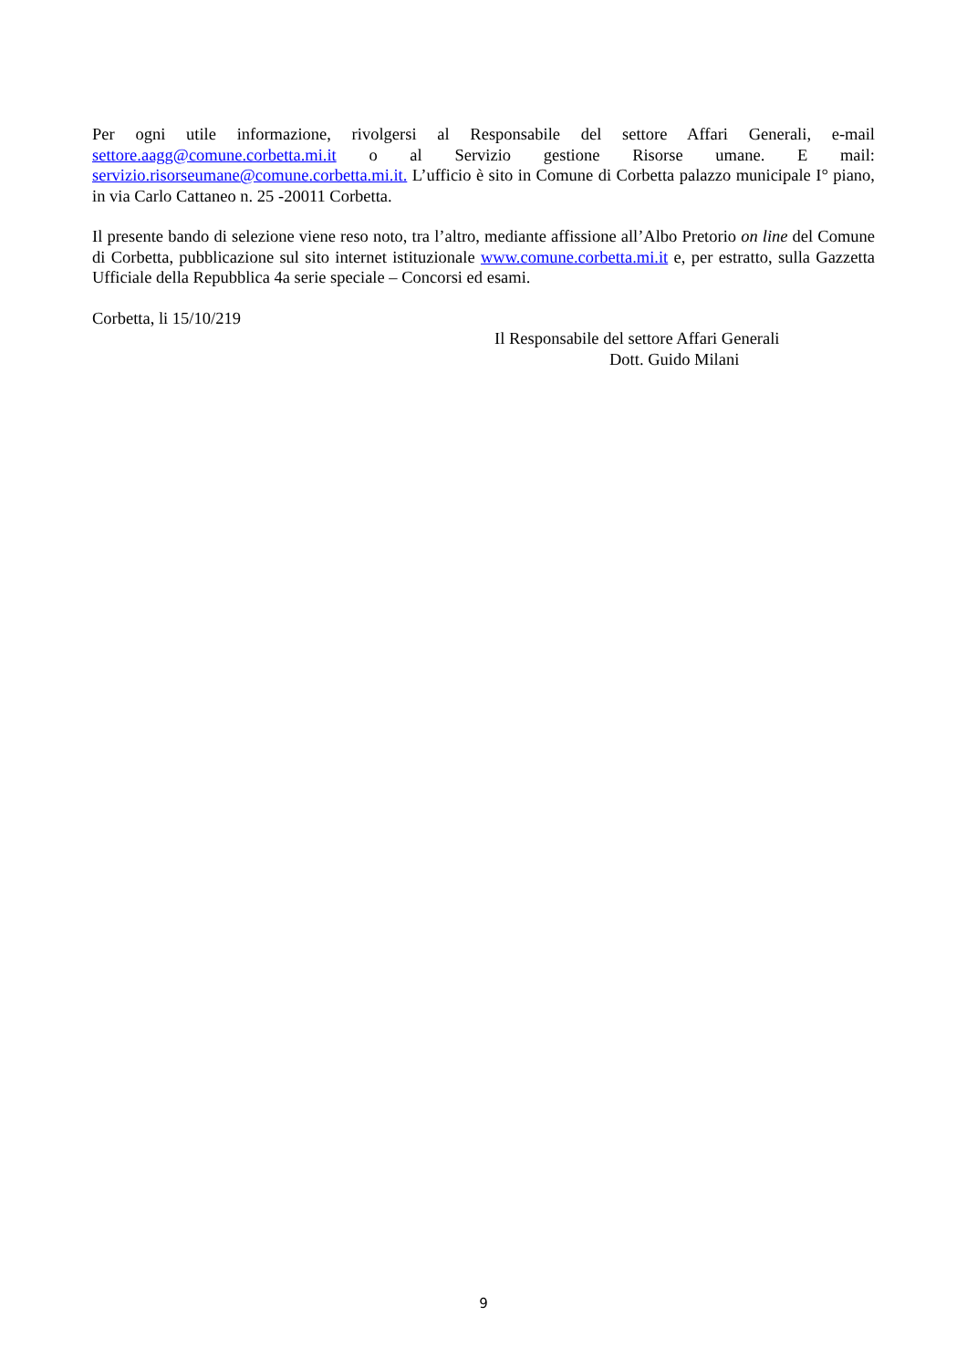Per ogni utile informazione, rivolgersi al Responsabile del settore Affari Generali, e-mail settore.aagg@comune.corbetta.mi.it o al Servizio gestione Risorse umane. E mail: servizio.risorseumane@comune.corbetta.mi.it. L’ufficio è sito in Comune di Corbetta palazzo municipale I° piano, in via Carlo Cattaneo n. 25 -20011 Corbetta.
Il presente bando di selezione viene reso noto, tra l’altro, mediante affissione all’Albo Pretorio on line del Comune di Corbetta, pubblicazione sul sito internet istituzionale www.comune.corbetta.mi.it e, per estratto, sulla Gazzetta Ufficiale della Repubblica 4a serie speciale – Concorsi ed esami.
Corbetta, li 15/10/219
Il Responsabile del settore Affari Generali
Dott. Guido Milani
9